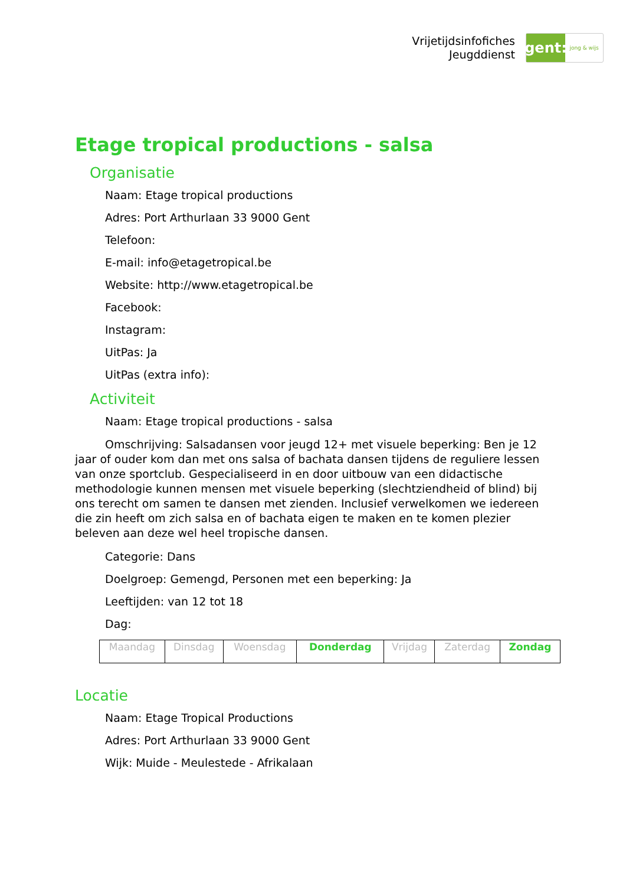Vrijetijdsinfofiches
Jeugddienst
gent:
jong & wijs
Etage tropical productions - salsa
Organisatie
Naam: Etage tropical productions
Adres: Port Arthurlaan 33 9000 Gent
Telefoon:
E-mail: info@etagetropical.be
Website: http://www.etagetropical.be
Facebook:
Instagram:
UitPas: Ja
UitPas (extra info):
Activiteit
Naam: Etage tropical productions - salsa
Omschrijving: Salsadansen voor jeugd 12+ met visuele beperking: Ben je 12 jaar of ouder kom dan met ons salsa of bachata dansen tijdens de reguliere lessen van onze sportclub. Gespecialiseerd in en door uitbouw van een didactische methodologie kunnen mensen met visuele beperking (slechtziendheid of blind) bij ons terecht om samen te dansen met zienden. Inclusief verwelkomen we iedereen die zin heeft om zich salsa en of bachata eigen te maken en te komen plezier beleven aan deze wel heel tropische dansen.
Categorie: Dans
Doelgroep: Gemengd, Personen met een beperking: Ja
Leeftijden: van 12 tot 18
Dag:
| Maandag | Dinsdag | Woensdag | Donderdag | Vrijdag | Zaterdag | Zondag |
Locatie
Naam: Etage Tropical Productions
Adres: Port Arthurlaan 33 9000 Gent
Wijk: Muide - Meulestede - Afrikalaan